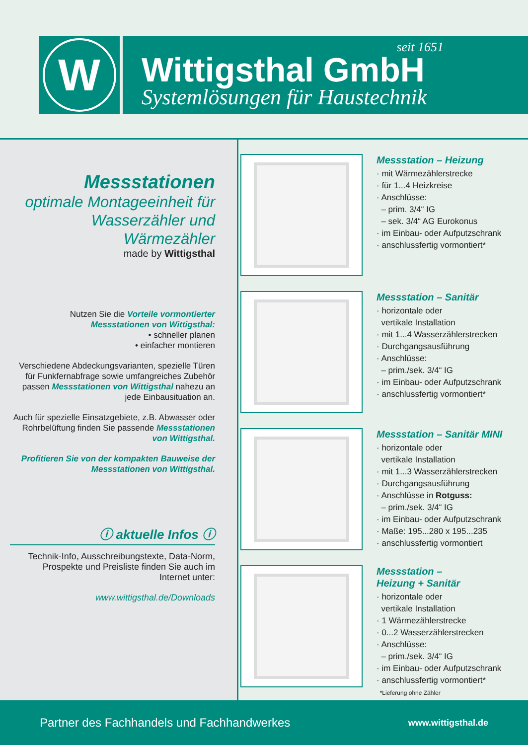W
seit 1651
Wittigsthal GmbH
Systemlösungen für Haustechnik
Messstationen
optimale Montageeinheit für Wasserzähler und Wärmezähler
made by Wittigsthal
Nutzen Sie die Vorteile vormontierter Messstationen von Wittigsthal:
• schneller planen
• einfacher montieren
Verschiedene Abdeckungsvarianten, spezielle Türen für Funkfernabfrage sowie umfangreiches Zubehör passen Messstationen von Wittigsthal nahezu an jede Einbausituation an.
Auch für spezielle Einsatzgebiete, z.B. Abwasser oder Rohrbelüftung finden Sie passende Messstationen von Wittigsthal.
Profitieren Sie von der kompakten Bauweise der Messstationen von Wittigsthal.
ⓘ aktuelle Infos ⓘ
Technik-Info, Ausschreibungstexte, Data-Norm, Prospekte und Preisliste finden Sie auch im Internet unter:
www.wittigsthal.de/Downloads
Messstation – Heizung
· mit Wärmezählerstrecke
· für 1...4 Heizkreise
· Anschlüsse:
– prim. 3/4“ IG
– sek. 3/4“ AG Eurokonus
· im Einbau- oder Aufputzschrank
· anschlussfertig vormontiert*
Messstation – Sanitär
· horizontale oder
vertikale Installation
· mit 1...4 Wasserzählerstrecken
· Durchgangsausführung
· Anschlüsse:
– prim./sek. 3/4“ IG
· im Einbau- oder Aufputzschrank
· anschlussfertig vormontiert*
Messstation – Sanitär MINI
· horizontale oder
vertikale Installation
· mit 1...3 Wasserzählerstrecken
· Durchgangsausführung
· Anschlüsse in Rotguss:
– prim./sek. 3/4“ IG
· im Einbau- oder Aufputzschrank
· Maße: 195...280 x 195...235
· anschlussfertig vormontiert
Messstation –
Heizung + Sanitär
· horizontale oder
vertikale Installation
· 1 Wärmezählerstrecke
· 0...2 Wasserzählerstrecken
· Anschlüsse:
– prim./sek. 3/4“ IG
· im Einbau- oder Aufputzschrank
· anschlussfertig vormontiert*
*Lieferung ohne Zähler
Partner des Fachhandels und Fachhandwerkes www.wittigsthal.de